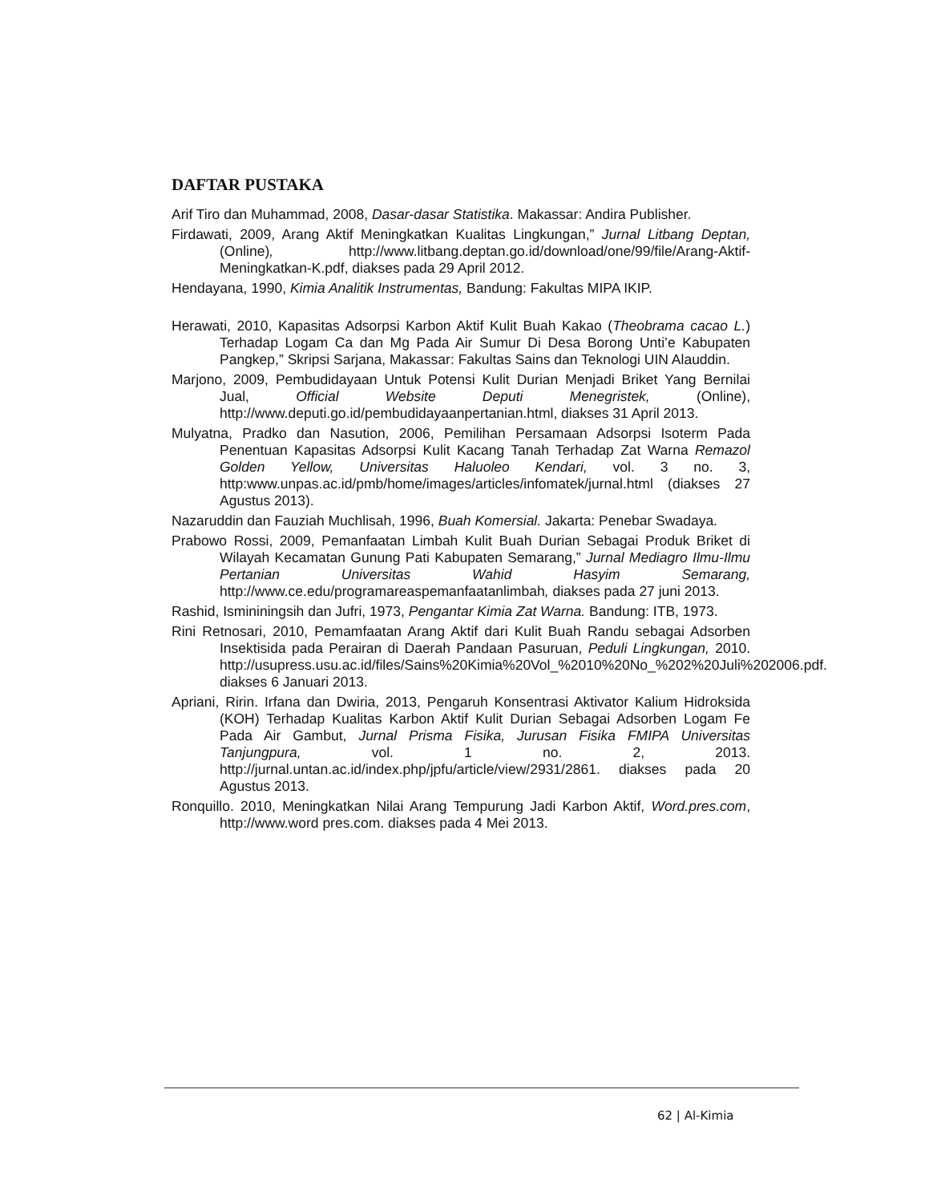DAFTAR PUSTAKA
Arif Tiro dan Muhammad, 2008, Dasar-dasar Statistika. Makassar: Andira Publisher.
Firdawati, 2009, Arang Aktif Meningkatkan Kualitas Lingkungan,” Jurnal Litbang Deptan,(Online), http://www.litbang.deptan.go.id/download/one/99/file/Arang-Aktif-Meningkatkan-K.pdf, diakses pada 29 April 2012.
Hendayana, 1990, Kimia Analitik Instrumentas, Bandung: Fakultas MIPA IKIP.
Herawati, 2010, Kapasitas Adsorpsi Karbon Aktif Kulit Buah Kakao (Theobrama cacao L.) Terhadap Logam Ca dan Mg Pada Air Sumur Di Desa Borong Unti’e Kabupaten Pangkep,” Skripsi Sarjana, Makassar: Fakultas Sains dan Teknologi UIN Alauddin.
Marjono, 2009, Pembudidayaan Untuk Potensi Kulit Durian Menjadi Briket Yang Bernilai Jual, Official Website Deputi Menegristek, (Online), http://www.deputi.go.id/pembudidayaanpertanian.html, diakses 31 April 2013.
Mulyatna, Pradko dan Nasution, 2006, Pemilihan Persamaan Adsorpsi Isoterm Pada Penentuan Kapasitas Adsorpsi Kulit Kacang Tanah Terhadap Zat Warna Remazol Golden Yellow, Universitas Haluoleo Kendari, vol. 3 no. 3, http:www.unpas.ac.id/pmb/home/images/articles/infomatek/jurnal.html (diakses 27 Agustus 2013).
Nazaruddin dan Fauziah Muchlisah, 1996, Buah Komersial. Jakarta: Penebar Swadaya.
Prabowo Rossi, 2009, Pemanfaatan Limbah Kulit Buah Durian Sebagai Produk Briket di Wilayah Kecamatan Gunung Pati Kabupaten Semarang,” Jurnal Mediagro Ilmu-Ilmu Pertanian Universitas Wahid Hasyim Semarang, http://www.ce.edu/programareaspemanfaatanlimbah, diakses pada 27 juni 2013.
Rashid, Ismininingsih dan Jufri, 1973, Pengantar Kimia Zat Warna. Bandung: ITB, 1973.
Rini Retnosari, 2010, Pemamfaatan Arang Aktif dari Kulit Buah Randu sebagai Adsorben Insektisida pada Perairan di Daerah Pandaan Pasuruan, Peduli Lingkungan, 2010. http://usupress.usu.ac.id/files/Sains%20Kimia%20Vol_%2010%20No_%202%20Juli%202006.pdf. diakses 6 Januari 2013.
Apriani, Ririn. Irfana dan Dwiria, 2013, Pengaruh Konsentrasi Aktivator Kalium Hidroksida (KOH) Terhadap Kualitas Karbon Aktif Kulit Durian Sebagai Adsorben Logam Fe Pada Air Gambut, Jurnal Prisma Fisika, Jurusan Fisika FMIPA Universitas Tanjungpura, vol. 1 no. 2, 2013. http://jurnal.untan.ac.id/index.php/jpfu/article/view/2931/2861. diakses pada 20 Agustus 2013.
Ronquillo. 2010, Meningkatkan Nilai Arang Tempurung Jadi Karbon Aktif, Word.pres.com, http://www.word pres.com. diakses pada 4 Mei 2013.
62 | Al-Kimia